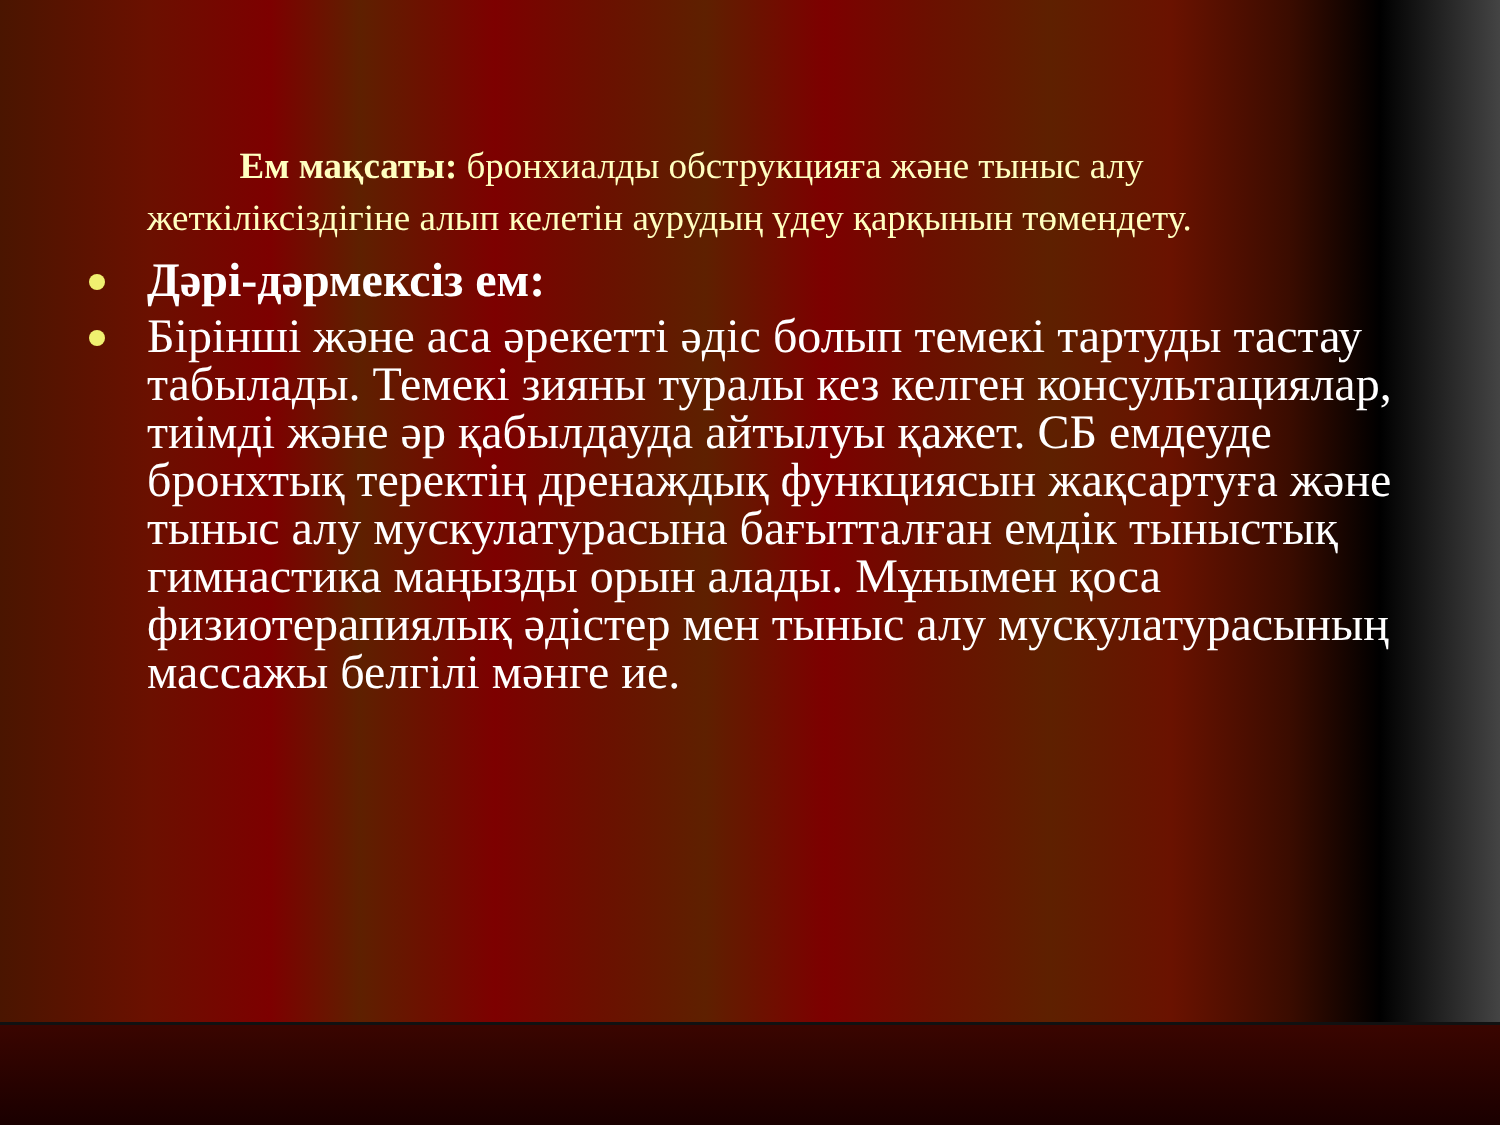Ем мақсаты: бронхиалды обструкцияға және тыныс алу жеткіліксіздігіне алып келетін аурудың үдеу қарқынын төмендету.
Дәрі-дәрмексіз ем:
Бірінші және аса әрекетті әдіс болып темекі тартуды тастау табылады. Темекі зияны туралы кез келген консультациялар, тиімді және әр қабылдауда айтылуы қажет. СБ емдеуде бронхтық теректің дренаждық функциясын жақсартуға және тыныс алу мускулатурасына бағытталған емдік тыныстық гимнастика маңызды орын алады. Мұнымен қоса физиотерапиялық әдістер мен тыныс алу мускулатурасының массажы белгілі мәнге ие.